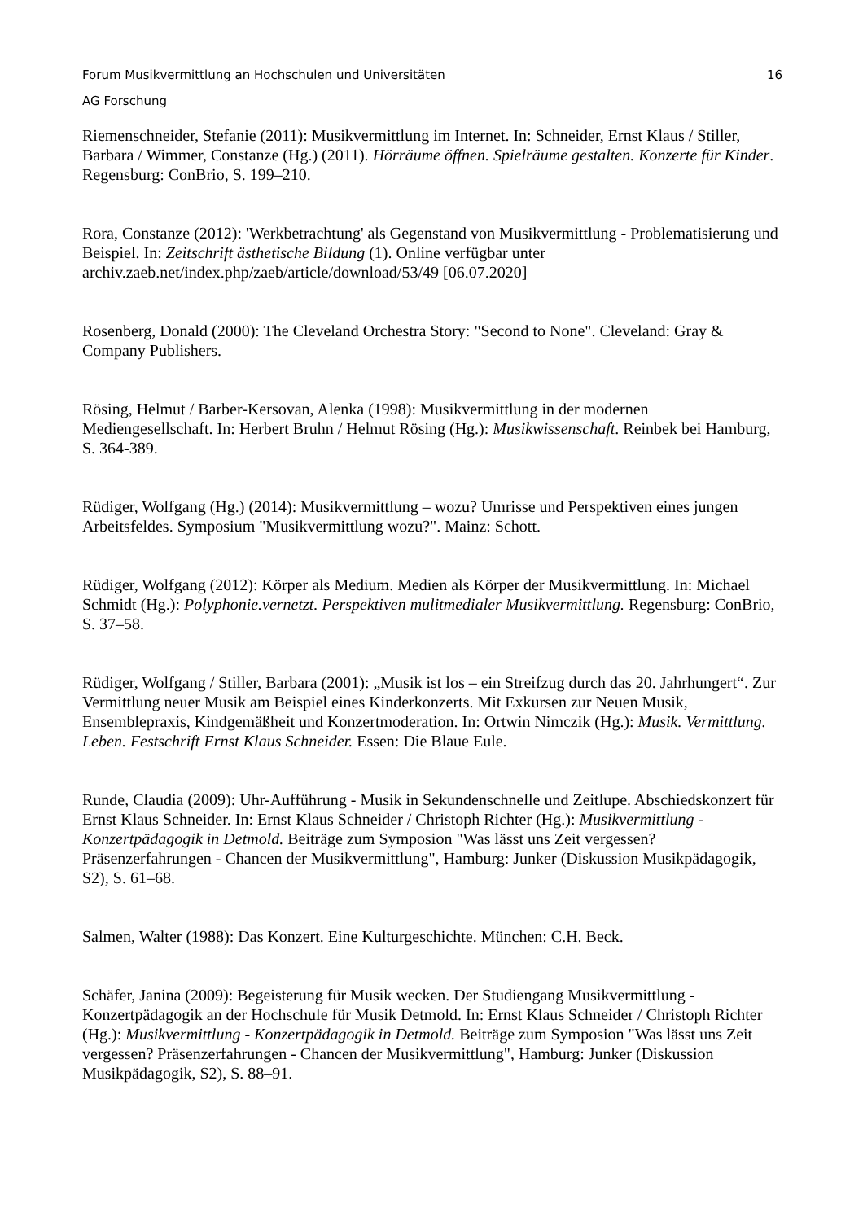Forum Musikvermittlung an Hochschulen und Universitäten 16
AG Forschung
Riemenschneider, Stefanie (2011): Musikvermittlung im Internet. In: Schneider, Ernst Klaus / Stiller, Barbara / Wimmer, Constanze (Hg.) (2011). Hörräume öffnen. Spielräume gestalten. Konzerte für Kinder. Regensburg: ConBrio, S. 199–210.
Rora, Constanze (2012): 'Werkbetrachtung' als Gegenstand von Musikvermittlung - Problematisierung und Beispiel. In: Zeitschrift ästhetische Bildung (1). Online verfügbar unter archiv.zaeb.net/index.php/zaeb/article/download/53/49 [06.07.2020]
Rosenberg, Donald (2000): The Cleveland Orchestra Story: "Second to None". Cleveland: Gray & Company Publishers.
Rösing, Helmut / Barber-Kersovan, Alenka (1998): Musikvermittlung in der modernen Mediengesellschaft. In: Herbert Bruhn / Helmut Rösing (Hg.): Musikwissenschaft. Reinbek bei Hamburg, S. 364-389.
Rüdiger, Wolfgang (Hg.) (2014): Musikvermittlung – wozu? Umrisse und Perspektiven eines jungen Arbeitsfeldes. Symposium "Musikvermittlung wozu?". Mainz: Schott.
Rüdiger, Wolfgang (2012): Körper als Medium. Medien als Körper der Musikvermittlung. In: Michael Schmidt (Hg.): Polyphonie.vernetzt. Perspektiven mulitmedialer Musikvermittlung. Regensburg: ConBrio, S. 37–58.
Rüdiger, Wolfgang / Stiller, Barbara (2001): „Musik ist los – ein Streifzug durch das 20. Jahrhungert“. Zur Vermittlung neuer Musik am Beispiel eines Kinderkonzerts. Mit Exkursen zur Neuen Musik, Ensemblepraxis, Kindgemäßheit und Konzertmoderation. In: Ortwin Nimczik (Hg.): Musik. Vermittlung. Leben. Festschrift Ernst Klaus Schneider. Essen: Die Blaue Eule.
Runde, Claudia (2009): Uhr-Aufführung - Musik in Sekundenschnelle und Zeitlupe. Abschiedskonzert für Ernst Klaus Schneider. In: Ernst Klaus Schneider / Christoph Richter (Hg.): Musikvermittlung - Konzertpädagogik in Detmold. Beiträge zum Symposion "Was lässt uns Zeit vergessen? Präsenzerfahrungen - Chancen der Musikvermittlung", Hamburg: Junker (Diskussion Musikpädagogik, S2), S. 61–68.
Salmen, Walter (1988): Das Konzert. Eine Kulturgeschichte. München: C.H. Beck.
Schäfer, Janina (2009): Begeisterung für Musik wecken. Der Studiengang Musikvermittlung - Konzertpädagogik an der Hochschule für Musik Detmold. In: Ernst Klaus Schneider / Christoph Richter (Hg.): Musikvermittlung - Konzertpädagogik in Detmold. Beiträge zum Symposion "Was lässt uns Zeit vergessen? Präsenzerfahrungen - Chancen der Musikvermittlung", Hamburg: Junker (Diskussion Musikpädagogik, S2), S. 88–91.